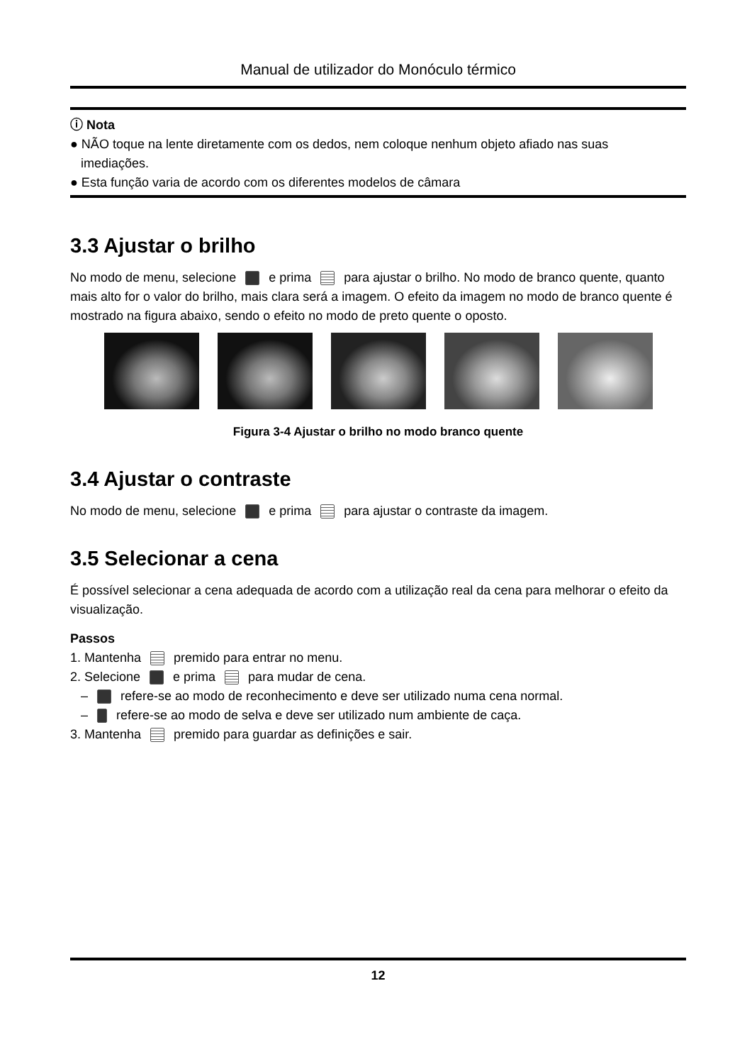Manual de utilizador do Monóculo térmico
ⓘ Nota
● NÃO toque na lente diretamente com os dedos, nem coloque nenhum objeto afiado nas suas
imediações.
● Esta função varia de acordo com os diferentes modelos de câmara
3.3 Ajustar o brilho
No modo de menu, selecione e prima para ajustar o brilho. No modo de branco quente, quanto mais alto for o valor do brilho, mais clara será a imagem. O efeito da imagem no modo de branco quente é mostrado na figura abaixo, sendo o efeito no modo de preto quente o oposto.
Figura 3-4 Ajustar o brilho no modo branco quente
3.4 Ajustar o contraste
No modo de menu, selecione e prima para ajustar o contraste da imagem.
3.5 Selecionar a cena
É possível selecionar a cena adequada de acordo com a utilização real da cena para melhorar o efeito da visualização.
Passos
1. Mantenha premido para entrar no menu.
2. Selecione e prima para mudar de cena.
– refere-se ao modo de reconhecimento e deve ser utilizado numa cena normal.
– refere-se ao modo de selva e deve ser utilizado num ambiente de caça.
3. Mantenha premido para guardar as definições e sair.
12